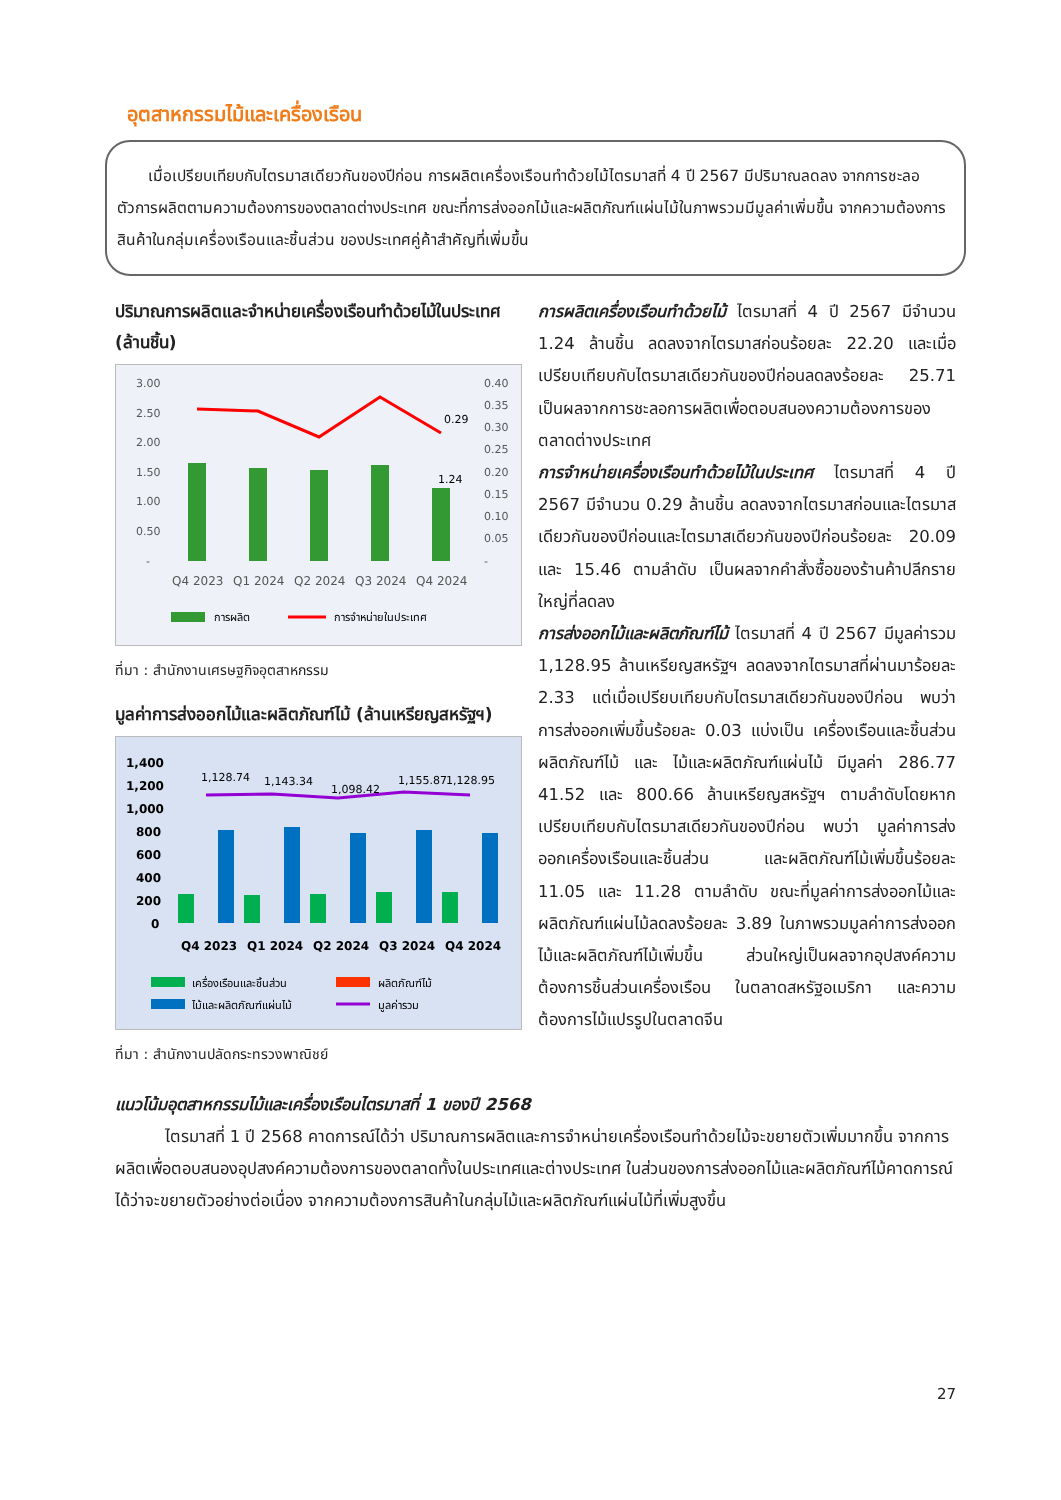อุตสาหกรรมไม้และเครื่องเรือน
  เมื่อเปรียบเทียบกับไตรมาสเดียวกันของปีก่อน การผลิตเครื่องเรือนทำด้วยไม้ไตรมาสที่ 4 ปี 2567 มีปริมาณลดลง จากการชะลอตัวการผลิตตามความต้องการของตลาดต่างประเทศ ขณะที่การส่งออกไม้และผลิตภัณฑ์แผ่นไม้ในภาพรวมมีมูลค่าเพิ่มขึ้น จากความต้องการสินค้าในกลุ่มเครื่องเรือนและชิ้นส่วน ของประเทศคู่ค้าสำคัญที่เพิ่มขึ้น
ปริมาณการผลิตและจำหน่ายเครื่องเรือนทำด้วยไม้ในประเทศ (ล้านชิ้น)
3.00
2.50
2.00
1.50
1.00
0.50
-
0.40
0.35
0.30
0.25
0.20
0.15
0.10
0.05
-
0.29
1.24
Q4 2023
Q1 2024
Q2 2024
Q3 2024
Q4 2024
การผลิต
การจำหน่ายในประเทศ
ที่มา : สำนักงานเศรษฐกิจอุตสาหกรรม
มูลค่าการส่งออกไม้และผลิตภัณฑ์ไม้ (ล้านเหรียญสหรัฐฯ)
1,400
1,200
1,000
800
600
400
200
0
1,128.74
1,143.34
1,098.42
1,155.87
1,128.95
Q4 2023
Q1 2024
Q2 2024
Q3 2024
Q4 2024
เครื่องเรือนและชิ้นส่วน
ผลิตภัณฑ์ไม้
ไม้และผลิตภัณฑ์แผ่นไม้
มูลค่ารวม
ที่มา : สำนักงานปลัดกระทรวงพาณิชย์
การผลิตเครื่องเรือนทำด้วยไม้ ไตรมาสที่ 4 ปี 2567 มีจำนวน 1.24 ล้านชิ้น ลดลงจากไตรมาสก่อนร้อยละ 22.20 และเมื่อเปรียบเทียบกับไตรมาสเดียวกันของปีก่อนลดลงร้อยละ 25.71 เป็นผลจากการชะลอการผลิตเพื่อตอบสนองความต้องการของตลาดต่างประเทศ
การจำหน่ายเครื่องเรือนทำด้วยไม้ในประเทศ ไตรมาสที่ 4 ปี 2567 มีจำนวน 0.29 ล้านชิ้น ลดลงจากไตรมาสก่อนและไตรมาสเดียวกันของปีก่อนและไตรมาสเดียวกันของปีก่อนร้อยละ 20.09 และ 15.46 ตามลำดับ เป็นผลจากคำสั่งซื้อของร้านค้าปลีกรายใหญ่ที่ลดลง
การส่งออกไม้และผลิตภัณฑ์ไม้ ไตรมาสที่ 4 ปี 2567 มีมูลค่ารวม 1,128.95 ล้านเหรียญสหรัฐฯ ลดลงจากไตรมาสที่ผ่านมาร้อยละ 2.33 แต่เมื่อเปรียบเทียบกับไตรมาสเดียวกันของปีก่อน พบว่า การส่งออกเพิ่มขึ้นร้อยละ 0.03 แบ่งเป็น เครื่องเรือนและชิ้นส่วน ผลิตภัณฑ์ไม้ และ ไม้และผลิตภัณฑ์แผ่นไม้ มีมูลค่า 286.77 41.52 และ 800.66 ล้านเหรียญสหรัฐฯ ตามลำดับโดยหากเปรียบเทียบกับไตรมาสเดียวกันของปีก่อน พบว่า มูลค่าการส่งออกเครื่องเรือนและชิ้นส่วน และผลิตภัณฑ์ไม้เพิ่มขึ้นร้อยละ 11.05 และ 11.28 ตามลำดับ ขณะที่มูลค่าการส่งออกไม้และผลิตภัณฑ์แผ่นไม้ลดลงร้อยละ 3.89 ในภาพรวมมูลค่าการส่งออกไม้และผลิตภัณฑ์ไม้เพิ่มขึ้น ส่วนใหญ่เป็นผลจากอุปสงค์ความต้องการชิ้นส่วนเครื่องเรือน ในตลาดสหรัฐอเมริกา และความต้องการไม้แปรรูปในตลาดจีน
แนวโน้มอุตสาหกรรมไม้และเครื่องเรือนไตรมาสที่ 1 ของปี 2568
   ไตรมาสที่ 1 ปี 2568 คาดการณ์ได้ว่า ปริมาณการผลิตและการจำหน่ายเครื่องเรือนทำด้วยไม้จะขยายตัวเพิ่มมากขึ้น จากการผลิตเพื่อตอบสนองอุปสงค์ความต้องการของตลาดทั้งในประเทศและต่างประเทศ ในส่วนของการส่งออกไม้และผลิตภัณฑ์ไม้คาดการณ์ได้ว่าจะขยายตัวอย่างต่อเนื่อง จากความต้องการสินค้าในกลุ่มไม้และผลิตภัณฑ์แผ่นไม้ที่เพิ่มสูงขึ้น
27